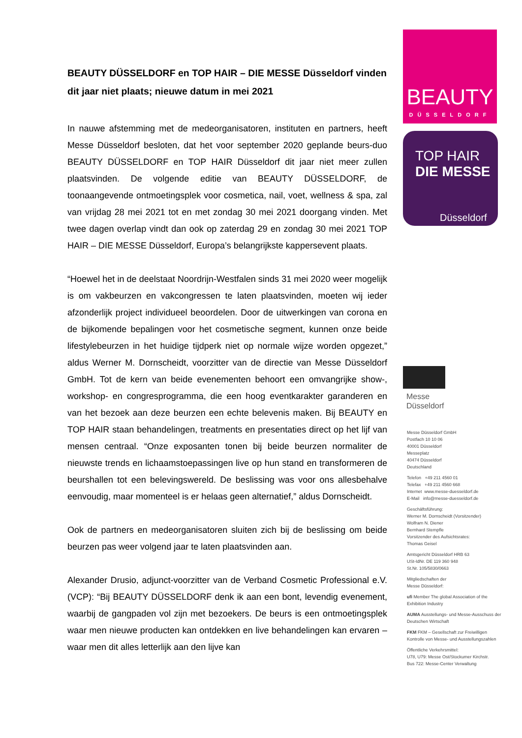BEAUTY DÜSSELDORF en TOP HAIR – DIE MESSE Düsseldorf vinden dit jaar niet plaats; nieuwe datum in mei 2021
In nauwe afstemming met de medeorganisatoren, instituten en partners, heeft Messe Düsseldorf besloten, dat het voor september 2020 geplande beurs-duo BEAUTY DÜSSELDORF en TOP HAIR Düsseldorf dit jaar niet meer zullen plaatsvinden. De volgende editie van BEAUTY DÜSSELDORF, de toonaangevende ontmoetingsplek voor cosmetica, nail, voet, wellness & spa, zal van vrijdag 28 mei 2021 tot en met zondag 30 mei 2021 doorgang vinden. Met twee dagen overlap vindt dan ook op zaterdag 29 en zondag 30 mei 2021 TOP HAIR – DIE MESSE Düsseldorf, Europa’s belangrijkste kappersevent plaats.
“Hoewel het in de deelstaat Noordrijn-Westfalen sinds 31 mei 2020 weer mogelijk is om vakbeurzen en vakcongressen te laten plaatsvinden, moeten wij ieder afzonderlijk project individueel beoordelen. Door de uitwerkingen van corona en de bijkomende bepalingen voor het cosmetische segment, kunnen onze beide lifestylebeurzen in het huidige tijdperk niet op normale wijze worden opgezet,” aldus Werner M. Dornscheidt, voorzitter van de directie van Messe Düsseldorf GmbH. Tot de kern van beide evenementen behoort een omvangrijke show-, workshop- en congresprogramma, die een hoog eventkarakter garanderen en van het bezoek aan deze beurzen een echte belevenis maken. Bij BEAUTY en TOP HAIR staan behandelingen, treatments en presentaties direct op het lijf van mensen centraal. “Onze exposanten tonen bij beide beurzen normaliter de nieuwste trends en lichaamstoepassingen live op hun stand en transformeren de beurshallen tot een belevingswereld. De beslissing was voor ons allesbehalve eenvoudig, maar momenteel is er helaas geen alternatief,” aldus Dornscheidt.
Ook de partners en medeorganisatoren sluiten zich bij de beslissing om beide beurzen pas weer volgend jaar te laten plaatsvinden aan.
Alexander Drusio, adjunct-voorzitter van de Verband Cosmetic Professional e.V. (VCP): “Bij BEAUTY DÜSSELDORF denk ik aan een bont, levendig evenement, waarbij de gangpaden vol zijn met bezoekers. De beurs is een ontmoetingsplek waar men nieuwe producten kan ontdekken en live behandelingen kan ervaren – waar men dit alles letterlijk aan den lijve kan
BEAUTY
DÜSSELDORF
TOP HAIR
DIE MESSE
Düsseldorf
Messe
Düsseldorf
Messe Düsseldorf GmbH
Postfach 10 10 06
40001 Düsseldorf
Messeplatz
40474 Düsseldorf
Deutschland
Telefon +49 211 4560 01
Telefax +49 211 4560 668
Internet www.messe-duesseldorf.de
E-Mail info@messe-duesseldorf.de
Geschäftsführung:
Werner M. Dornscheidt (Vorsitzender)
Wolfram N. Diener
Bernhard Stempfle
Vorsitzender des Aufsichtsrates:
Thomas Geisel
Amtsgericht Düsseldorf HRB 63
USt-IdNr. DE 119 360 948
St.Nr. 105/5830/0663
Mitgliedschaften der
Messe Düsseldorf:
ufi Member The global Association of the Exhibition Industry
AUMA Ausstellungs- und Messe-Ausschuss der Deutschen Wirtschaft
FKM FKM – Gesellschaft zur Freiwilligen Kontrolle von Messe- und Ausstellungszahlen
Öffentliche Verkehrsmittel:
U78, U79: Messe Ost/Stockumer Kirchstr.
Bus 722: Messe-Center Verwaltung